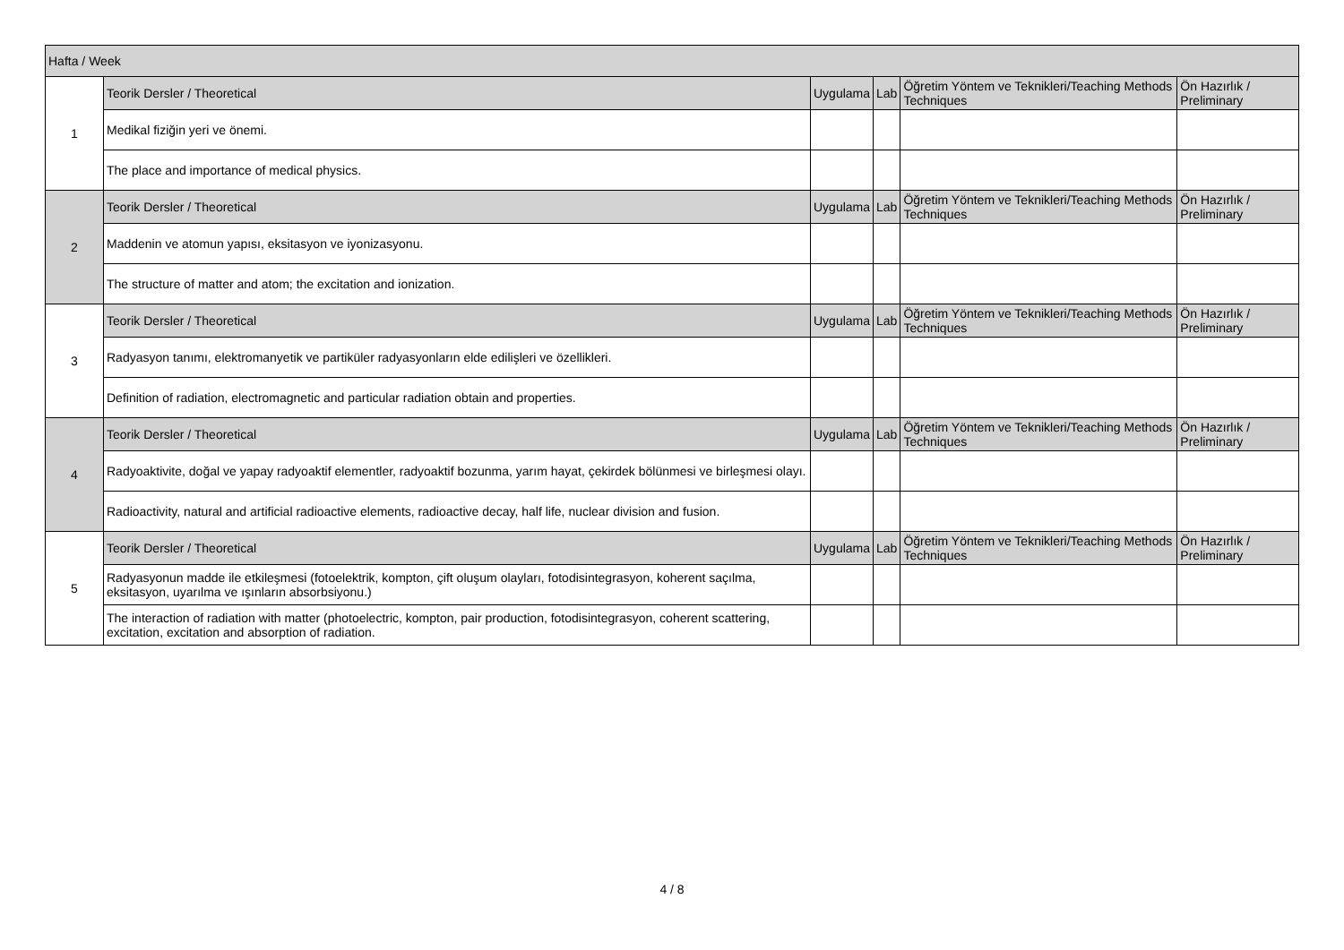| Hafta / Week | | | | | |
| --- | --- | --- | --- | --- | --- |
| 1 | Teorik Dersler / Theoretical | Uygulama | Lab | Öğretim Yöntem ve Teknikleri/Teaching Methods Techniques | Ön Hazırlık / Preliminary |
| | Medikal fiziğin yeri ve önemi. | | | | |
| | The place and importance of medical physics. | | | | |
| 2 | Teorik Dersler / Theoretical | Uygulama | Lab | Öğretim Yöntem ve Teknikleri/Teaching Methods Techniques | Ön Hazırlık / Preliminary |
| | Maddenin ve atomun yapısı, eksitasyon ve iyonizasyonu. | | | | |
| | The structure of matter and atom; the excitation and ionization. | | | | |
| 3 | Teorik Dersler / Theoretical | Uygulama | Lab | Öğretim Yöntem ve Teknikleri/Teaching Methods Techniques | Ön Hazırlık / Preliminary |
| | Radyasyon tanımı, elektromanyetik ve partiküler radyasyonların elde edilişleri ve özellikleri. | | | | |
| | Definition of radiation, electromagnetic and particular radiation obtain and properties. | | | | |
| 4 | Teorik Dersler / Theoretical | Uygulama | Lab | Öğretim Yöntem ve Teknikleri/Teaching Methods Techniques | Ön Hazırlık / Preliminary |
| | Radyoaktivite, doğal ve yapay radyoaktif elementler, radyoaktif bozunma, yarım hayat, çekirdek bölünmesi ve birleşmesi olayı. | | | | |
| | Radioactivity, natural and artificial radioactive elements, radioactive decay, half life, nuclear division and fusion. | | | | |
| 5 | Teorik Dersler / Theoretical | Uygulama | Lab | Öğretim Yöntem ve Teknikleri/Teaching Methods Techniques | Ön Hazırlık / Preliminary |
| | Radyasyonun madde ile etkileşmesi (fotoelektrik, kompton, çift oluşum olayları, fotodisintegrasyon, koherent saçılma, eksitasyon, uyarılma ve ışınların absorbsiyonu.) | | | | |
| | The interaction of radiation with matter (photoelectric, kompton, pair production, fotodisintegrasyon, coherent scattering, excitation, excitation and absorption of radiation. | | | | |
4 / 8